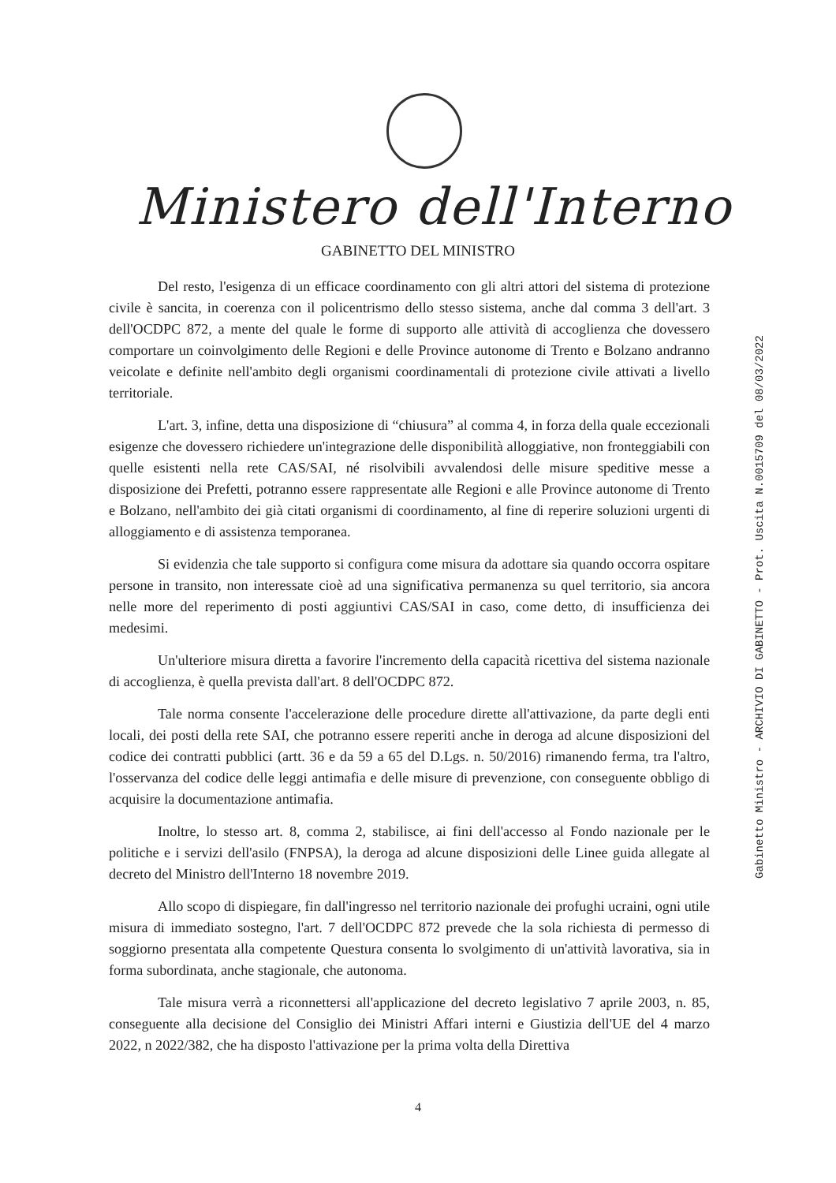Ministero dell'Interno
GABINETTO DEL MINISTRO
Gabinetto Ministro - ARCHIVIO DI GABINETTO - Prot. Uscita N.0015709 del 08/03/2022
Del resto, l'esigenza di un efficace coordinamento con gli altri attori del sistema di protezione civile è sancita, in coerenza con il policentrismo dello stesso sistema, anche dal comma 3 dell'art. 3 dell'OCDPC 872, a mente del quale le forme di supporto alle attività di accoglienza che dovessero comportare un coinvolgimento delle Regioni e delle Province autonome di Trento e Bolzano andranno veicolate e definite nell'ambito degli organismi coordinamentali di protezione civile attivati a livello territoriale.
L'art. 3, infine, detta una disposizione di “chiusura” al comma 4, in forza della quale eccezionali esigenze che dovessero richiedere un'integrazione delle disponibilità alloggiative, non fronteggiabili con quelle esistenti nella rete CAS/SAI, né risolvibili avvalendosi delle misure speditive messe a disposizione dei Prefetti, potranno essere rappresentate alle Regioni e alle Province autonome di Trento e Bolzano, nell'ambito dei già citati organismi di coordinamento, al fine di reperire soluzioni urgenti di alloggiamento e di assistenza temporanea.
Si evidenzia che tale supporto si configura come misura da adottare sia quando occorra ospitare persone in transito, non interessate cioè ad una significativa permanenza su quel territorio, sia ancora nelle more del reperimento di posti aggiuntivi CAS/SAI in caso, come detto, di insufficienza dei medesimi.
Un'ulteriore misura diretta a favorire l'incremento della capacità ricettiva del sistema nazionale di accoglienza, è quella prevista dall'art. 8 dell'OCDPC 872.
Tale norma consente l'accelerazione delle procedure dirette all'attivazione, da parte degli enti locali, dei posti della rete SAI, che potranno essere reperiti anche in deroga ad alcune disposizioni del codice dei contratti pubblici (artt. 36 e da 59 a 65 del D.Lgs. n. 50/2016) rimanendo ferma, tra l'altro, l'osservanza del codice delle leggi antimafia e delle misure di prevenzione, con conseguente obbligo di acquisire la documentazione antimafia.
Inoltre, lo stesso art. 8, comma 2, stabilisce, ai fini dell'accesso al Fondo nazionale per le politiche e i servizi dell'asilo (FNPSA), la deroga ad alcune disposizioni delle Linee guida allegate al decreto del Ministro dell'Interno 18 novembre 2019.
Allo scopo di dispiegare, fin dall'ingresso nel territorio nazionale dei profughi ucraini, ogni utile misura di immediato sostegno, l'art. 7 dell'OCDPC 872 prevede che la sola richiesta di permesso di soggiorno presentata alla competente Questura consenta lo svolgimento di un'attività lavorativa, sia in forma subordinata, anche stagionale, che autonoma.
Tale misura verrà a riconnettersi all'applicazione del decreto legislativo 7 aprile 2003, n. 85, conseguente alla decisione del Consiglio dei Ministri Affari interni e Giustizia dell'UE del 4 marzo 2022, n 2022/382, che ha disposto l'attivazione per la prima volta della Direttiva
4